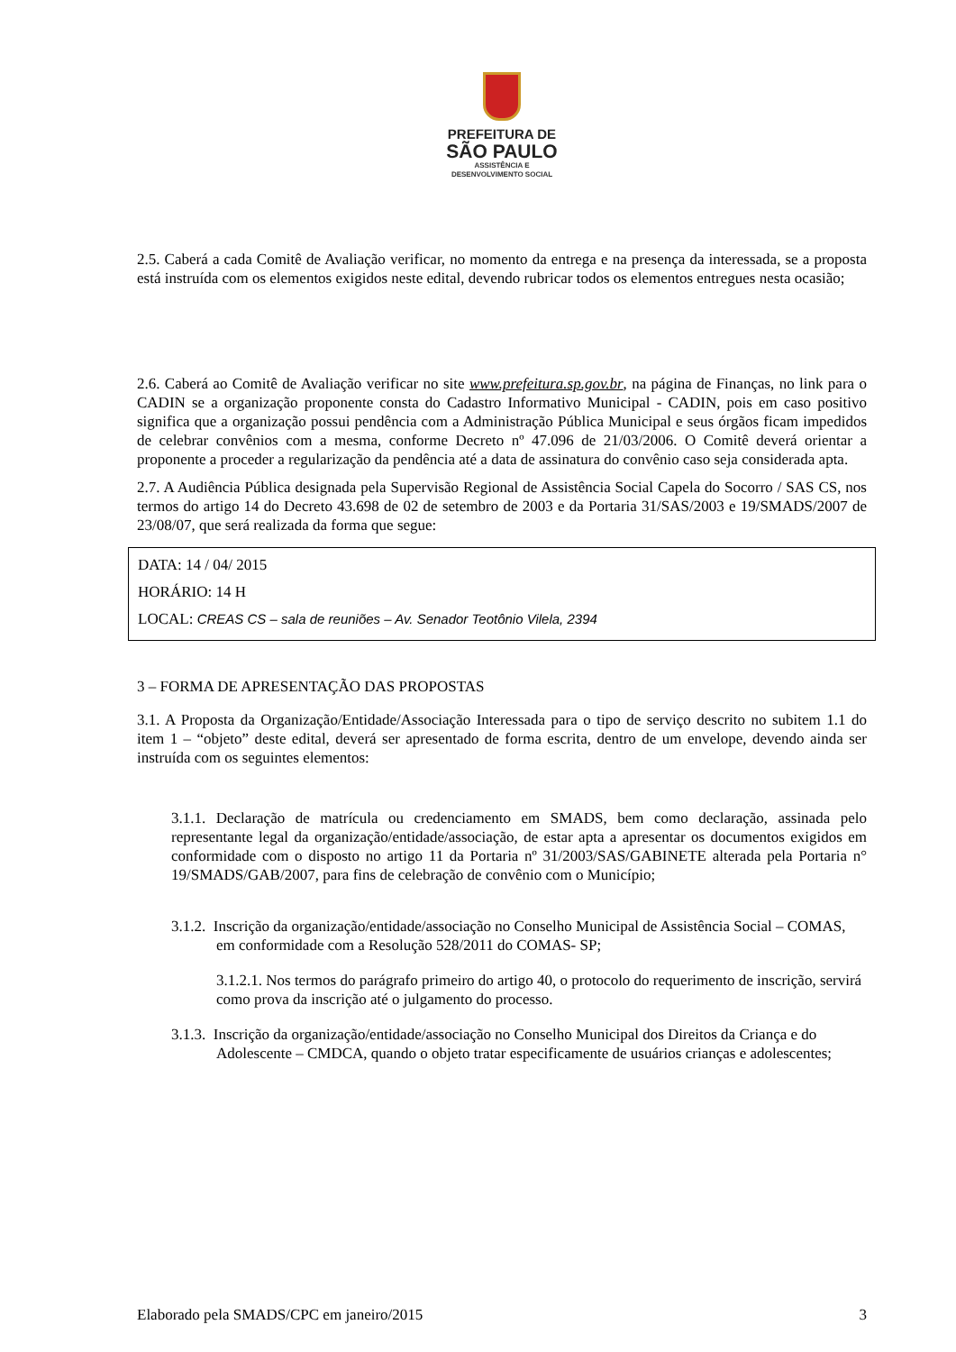PREFEITURA DE
SÃO PAULO
ASSISTÊNCIA E
DESENVOLVIMENTO SOCIAL
2.5. Caberá a cada Comitê de Avaliação verificar, no momento da entrega e na presença da interessada, se a proposta está instruída com os elementos exigidos neste edital, devendo rubricar todos os elementos entregues nesta ocasião;
2.6. Caberá ao Comitê de Avaliação verificar no site www.prefeitura.sp.gov.br, na página de Finanças, no link para o CADIN se a organização proponente consta do Cadastro Informativo Municipal - CADIN, pois em caso positivo significa que a organização possui pendência com a Administração Pública Municipal e seus órgãos ficam impedidos de celebrar convênios com a mesma, conforme Decreto nº 47.096 de 21/03/2006. O Comitê deverá orientar a proponente a proceder a regularização da pendência até a data de assinatura do convênio caso seja considerada apta.
2.7. A Audiência Pública designada pela Supervisão Regional de Assistência Social Capela do Socorro / SAS CS, nos termos do artigo 14 do Decreto 43.698 de 02 de setembro de 2003 e da Portaria 31/SAS/2003 e 19/SMADS/2007 de 23/08/07, que será realizada da forma que segue:
DATA: 14 / 04/ 2015
HORÁRIO: 14 H
LOCAL: CREAS CS – sala de reuniões – Av. Senador Teotônio Vilela, 2394
3 – FORMA DE APRESENTAÇÃO DAS PROPOSTAS
3.1. A Proposta da Organização/Entidade/Associação Interessada para o tipo de serviço descrito no subitem 1.1 do item 1 – “objeto” deste edital, deverá ser apresentado de forma escrita, dentro de um envelope, devendo ainda ser instruída com os seguintes elementos:
3.1.1. Declaração de matrícula ou credenciamento em SMADS, bem como declaração, assinada pelo representante legal da organização/entidade/associação, de estar apta a apresentar os documentos exigidos em conformidade com o disposto no artigo 11 da Portaria nº 31/2003/SAS/GABINETE alterada pela Portaria n° 19/SMADS/GAB/2007, para fins de celebração de convênio com o Município;
3.1.2. Inscrição da organização/entidade/associação no Conselho Municipal de Assistência Social – COMAS, em conformidade com a Resolução 528/2011 do COMAS- SP;
3.1.2.1. Nos termos do parágrafo primeiro do artigo 40, o protocolo do requerimento de inscrição, servirá como prova da inscrição até o julgamento do processo.
3.1.3. Inscrição da organização/entidade/associação no Conselho Municipal dos Direitos da Criança e do Adolescente – CMDCA, quando o objeto tratar especificamente de usuários crianças e adolescentes;
Elaborado pela SMADS/CPC em janeiro/2015 3